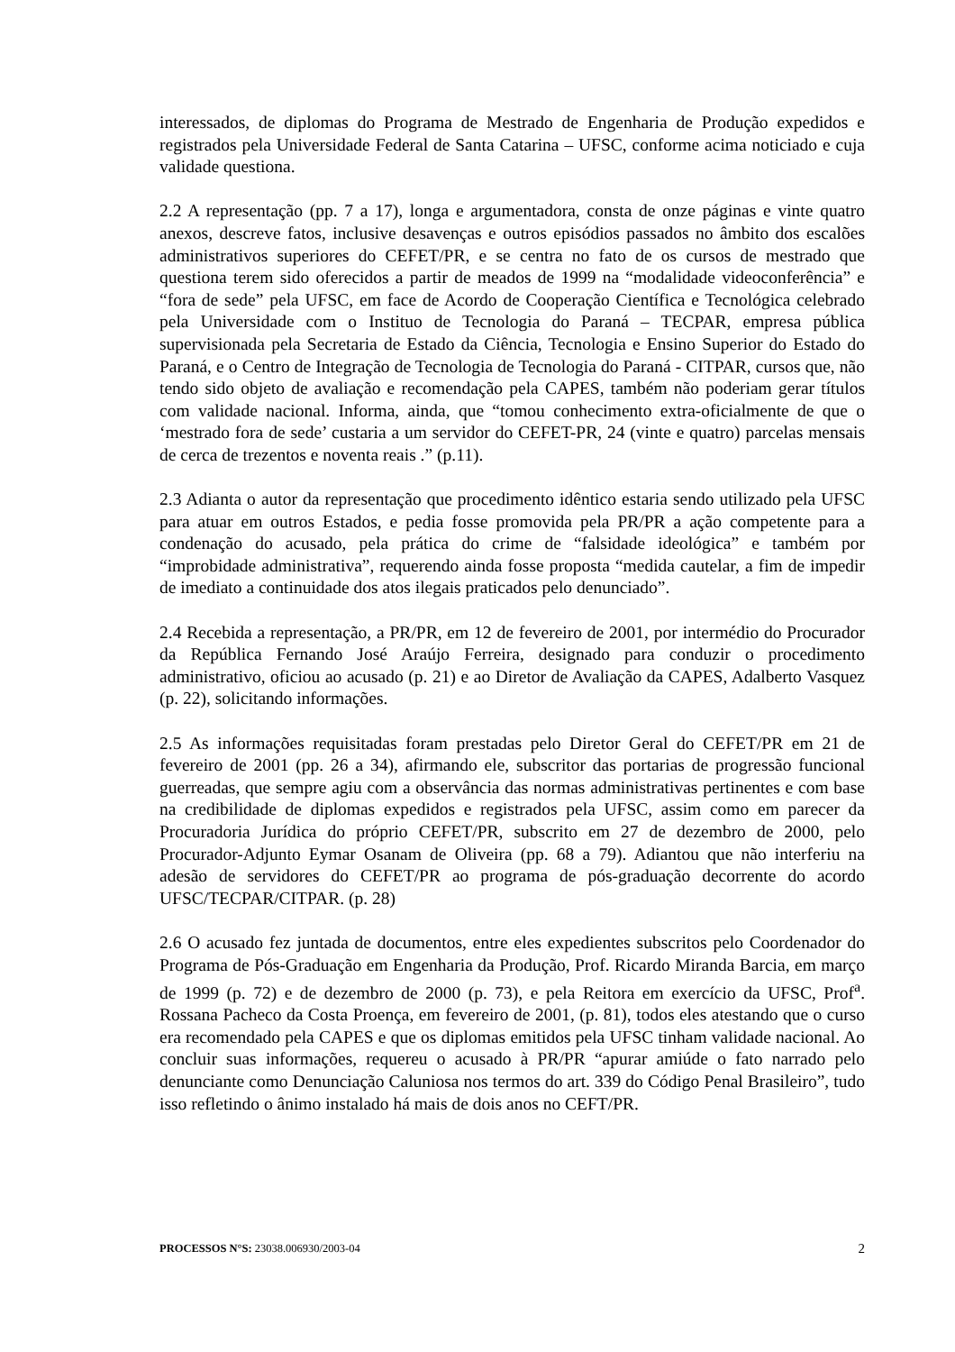interessados, de diplomas do Programa de Mestrado de Engenharia de Produção expedidos e registrados pela Universidade Federal de Santa Catarina – UFSC, conforme acima noticiado e cuja validade questiona.
2.2 A representação (pp. 7 a 17), longa e argumentadora, consta de onze páginas e vinte quatro anexos, descreve fatos, inclusive desavenças e outros episódios passados no âmbito dos escalões administrativos superiores do CEFET/PR, e se centra no fato de os cursos de mestrado que questiona terem sido oferecidos a partir de meados de 1999 na “modalidade videoconferência” e “fora de sede” pela UFSC, em face de Acordo de Cooperação Científica e Tecnológica celebrado pela Universidade com o Instituo de Tecnologia do Paraná – TECPAR, empresa pública supervisionada pela Secretaria de Estado da Ciência, Tecnologia e Ensino Superior do Estado do Paraná, e o Centro de Integração de Tecnologia de Tecnologia do Paraná - CITPAR, cursos que, não tendo sido objeto de avaliação e recomendação pela CAPES, também não poderiam gerar títulos com validade nacional. Informa, ainda, que “tomou conhecimento extra-oficialmente de que o ‘mestrado fora de sede’ custaria a um servidor do CEFET-PR, 24 (vinte e quatro) parcelas mensais de cerca de trezentos e noventa reais .” (p.11).
2.3 Adianta o autor da representação que procedimento idêntico estaria sendo utilizado pela UFSC para atuar em outros Estados, e pedia fosse promovida pela PR/PR a ação competente para a condenação do acusado, pela prática do crime de “falsidade ideológica” e também por “improbidade administrativa”, requerendo ainda fosse proposta “medida cautelar, a fim de impedir de imediato a continuidade dos atos ilegais praticados pelo denunciado”.
2.4 Recebida a representação, a PR/PR, em 12 de fevereiro de 2001, por intermédio do Procurador da República Fernando José Araújo Ferreira, designado para conduzir o procedimento administrativo, oficiou ao acusado (p. 21) e ao Diretor de Avaliação da CAPES, Adalberto Vasquez (p. 22), solicitando informações.
2.5 As informações requisitadas foram prestadas pelo Diretor Geral do CEFET/PR em 21 de fevereiro de 2001 (pp. 26 a 34), afirmando ele, subscritor das portarias de progressão funcional guerreadas, que sempre agiu com a observância das normas administrativas pertinentes e com base na credibilidade de diplomas expedidos e registrados pela UFSC, assim como em parecer da Procuradoria Jurídica do próprio CEFET/PR, subscrito em 27 de dezembro de 2000, pelo Procurador-Adjunto Eymar Osanam de Oliveira (pp. 68 a 79). Adiantou que não interferiu na adesão de servidores do CEFET/PR ao programa de pós-graduação decorrente do acordo UFSC/TECPAR/CITPAR. (p. 28)
2.6 O acusado fez juntada de documentos, entre eles expedientes subscritos pelo Coordenador do Programa de Pós-Graduação em Engenharia da Produção, Prof. Ricardo Miranda Barcia, em março de 1999 (p. 72) e de dezembro de 2000 (p. 73), e pela Reitora em exercício da UFSC, Prof<sup>a</sup>. Rossana Pacheco da Costa Proença, em fevereiro de 2001, (p. 81), todos eles atestando que o curso era recomendado pela CAPES e que os diplomas emitidos pela UFSC tinham validade nacional. Ao concluir suas informações, requereu o acusado à PR/PR “apurar amiúde o fato narrado pelo denunciante como Denunciação Caluniosa nos termos do art. 339 do Código Penal Brasileiro”, tudo isso refletindo o ânimo instalado há mais de dois anos no CEFT/PR.
PROCESSOS N°S: 23038.006930/2003-04 2